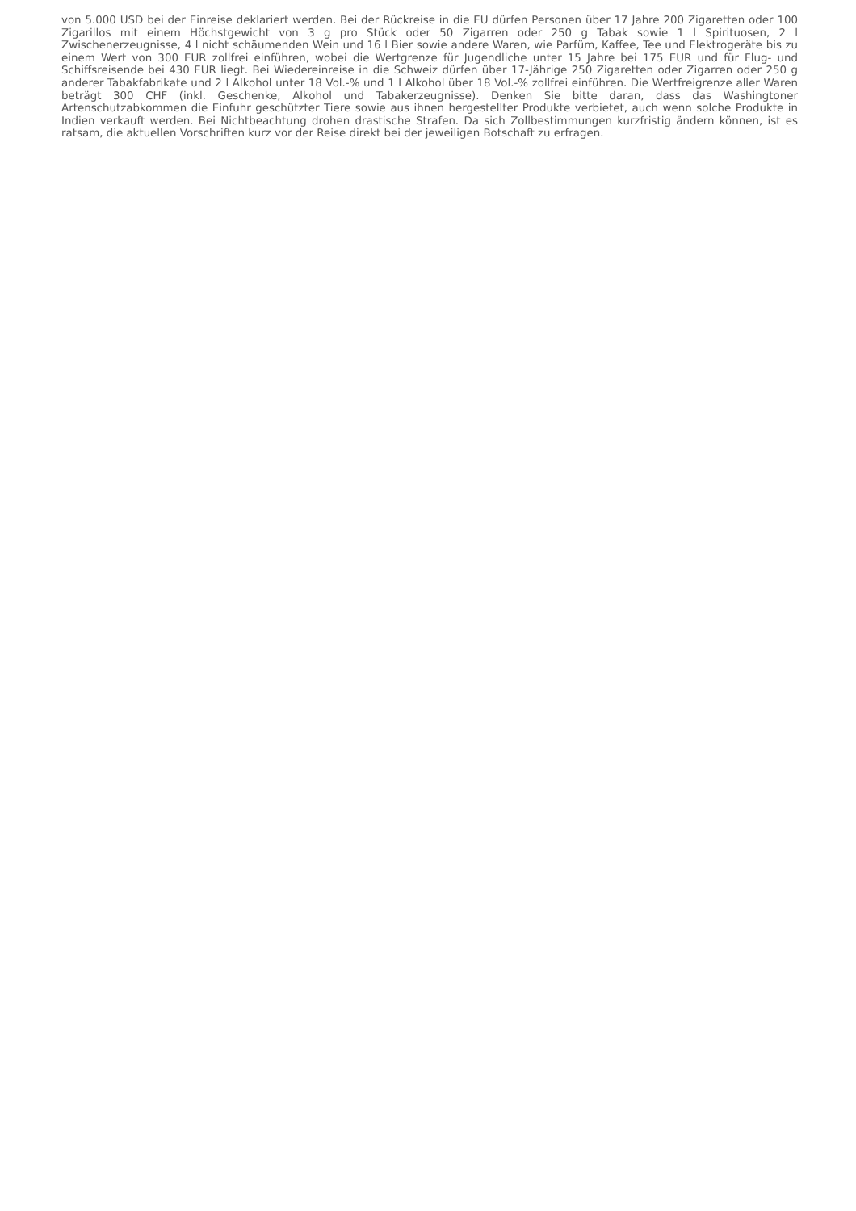von 5.000 USD bei der Einreise deklariert werden. Bei der Rückreise in die EU dürfen Personen über 17 Jahre 200 Zigaretten oder 100 Zigarillos mit einem Höchstgewicht von 3 g pro Stück oder 50 Zigarren oder 250 g Tabak sowie 1 l Spirituosen, 2 l Zwischenerzeugnisse, 4 l nicht schäumenden Wein und 16 l Bier sowie andere Waren, wie Parfüm, Kaffee, Tee und Elektrogeräte bis zu einem Wert von 300 EUR zollfrei einführen, wobei die Wertgrenze für Jugendliche unter 15 Jahre bei 175 EUR und für Flug- und Schiffsreisende bei 430 EUR liegt. Bei Wiedereinreise in die Schweiz dürfen über 17-Jährige 250 Zigaretten oder Zigarren oder 250 g anderer Tabakfabrikate und 2 l Alkohol unter 18 Vol.-% und 1 l Alkohol über 18 Vol.-% zollfrei einführen. Die Wertfreigrenze aller Waren beträgt 300 CHF (inkl. Geschenke, Alkohol und Tabakerzeugnisse). Denken Sie bitte daran, dass das Washingtoner Artenschutzabkommen die Einfuhr geschützter Tiere sowie aus ihnen hergestellter Produkte verbietet, auch wenn solche Produkte in Indien verkauft werden. Bei Nichtbeachtung drohen drastische Strafen. Da sich Zollbestimmungen kurzfristig ändern können, ist es ratsam, die aktuellen Vorschriften kurz vor der Reise direkt bei der jeweiligen Botschaft zu erfragen.